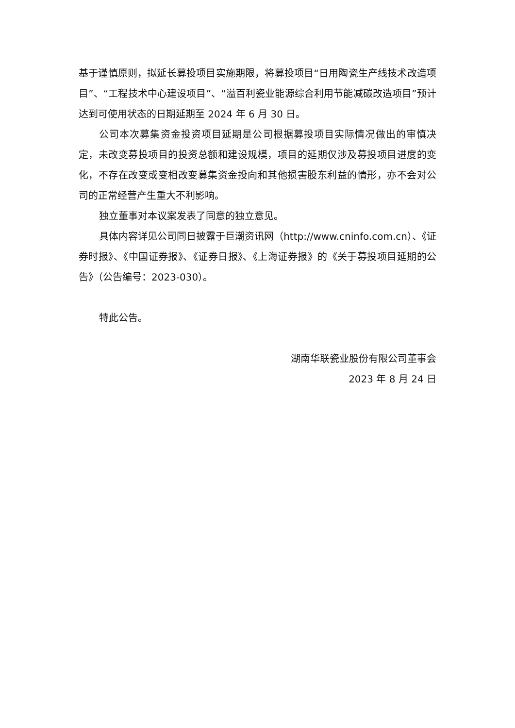基于谨慎原则，拟延长募投项目实施期限，将募投项目“日用陶瓷生产线技术改造项目”、“工程技术中心建设项目”、“溢百利瓷业能源综合利用节能减碳改造项目”预计达到可使用状态的日期延期至 2024 年 6 月 30 日。
公司本次募集资金投资项目延期是公司根据募投项目实际情况做出的审慎决定，未改变募投项目的投资总额和建设规模，项目的延期仅涉及募投项目进度的变化，不存在改变或变相改变募集资金投向和其他损害股东利益的情形，亦不会对公司的正常经营产生重大不利影响。
独立董事对本议案发表了同意的独立意见。
具体内容详见公司同日披露于巨潮资讯网（http://www.cninfo.com.cn）、《证券时报》、《中国证券报》、《证券日报》、《上海证券报》的《关于募投项目延期的公告》（公告编号：2023-030）。
特此公告。
湖南华联瓷业股份有限公司董事会
2023 年 8 月 24 日